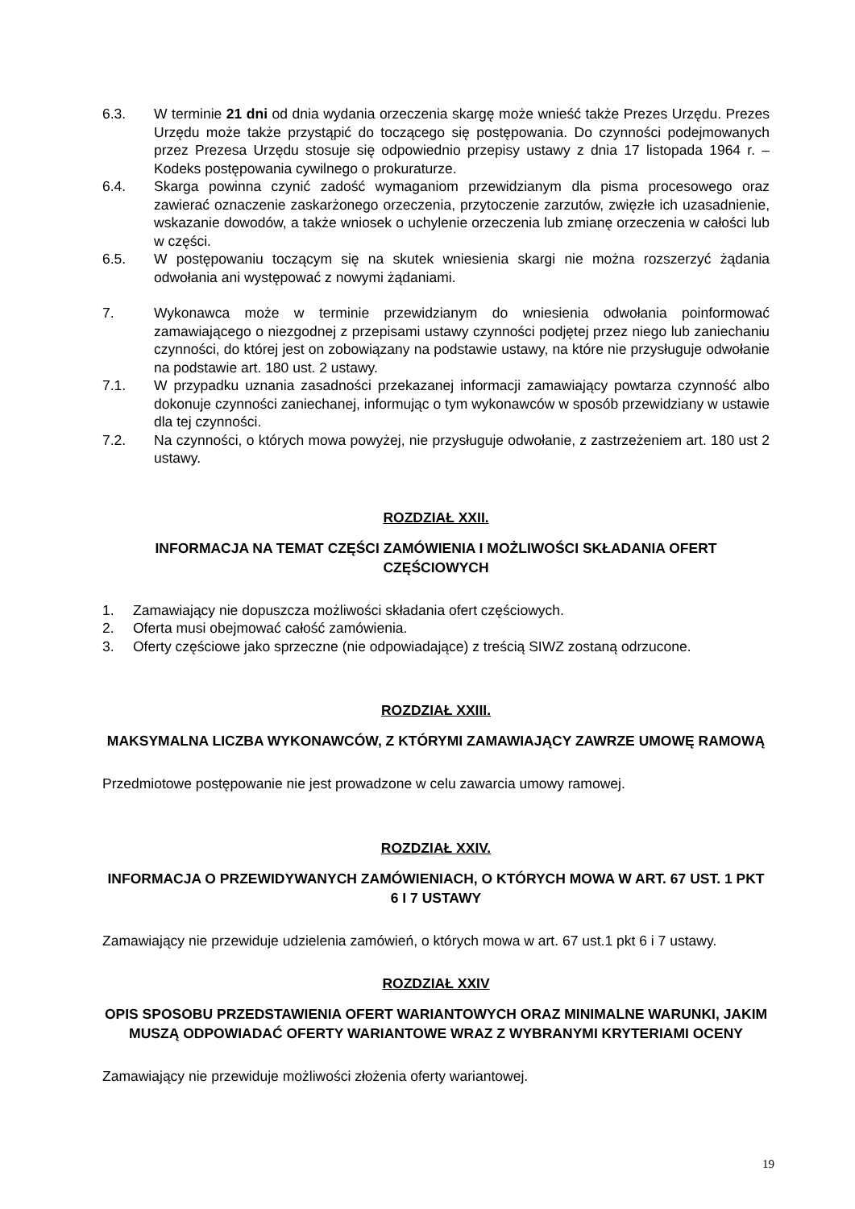6.3. W terminie 21 dni od dnia wydania orzeczenia skargę może wnieść także Prezes Urzędu. Prezes Urzędu może także przystąpić do toczącego się postępowania. Do czynności podejmowanych przez Prezesa Urzędu stosuje się odpowiednio przepisy ustawy z dnia 17 listopada 1964 r. – Kodeks postępowania cywilnego o prokuraturze.
6.4. Skarga powinna czynić zadość wymaganiom przewidzianym dla pisma procesowego oraz zawierać oznaczenie zaskarżonego orzeczenia, przytoczenie zarzutów, zwięzłe ich uzasadnienie, wskazanie dowodów, a także wniosek o uchylenie orzeczenia lub zmianę orzeczenia w całości lub w części.
6.5. W postępowaniu toczącym się na skutek wniesienia skargi nie można rozszerzyć żądania odwołania ani występować z nowymi żądaniami.
7. Wykonawca może w terminie przewidzianym do wniesienia odwołania poinformować zamawiającego o niezgodnej z przepisami ustawy czynności podjętej przez niego lub zaniechaniu czynności, do której jest on zobowiązany na podstawie ustawy, na które nie przysługuje odwołanie na podstawie art. 180 ust. 2 ustawy.
7.1. W przypadku uznania zasadności przekazanej informacji zamawiający powtarza czynność albo dokonuje czynności zaniechanej, informując o tym wykonawców w sposób przewidziany w ustawie dla tej czynności.
7.2. Na czynności, o których mowa powyżej, nie przysługuje odwołanie, z zastrzeżeniem art. 180 ust 2 ustawy.
ROZDZIAŁ XXII.
INFORMACJA NA TEMAT CZĘŚCI ZAMÓWIENIA I MOŻLIWOŚCI SKŁADANIA OFERT CZĘŚCIOWYCH
1. Zamawiający nie dopuszcza możliwości składania ofert częściowych.
2. Oferta musi obejmować całość zamówienia.
3. Oferty częściowe jako sprzeczne (nie odpowiadające) z treścią SIWZ zostaną odrzucone.
ROZDZIAŁ XXIII.
MAKSYMALNA LICZBA WYKONAWCÓW, Z KTÓRYMI ZAMAWIAJĄCY ZAWRZE UMOWĘ RAMOWĄ
Przedmiotowe postępowanie nie jest prowadzone w celu zawarcia umowy ramowej.
ROZDZIAŁ XXIV.
INFORMACJA O PRZEWIDYWANYCH ZAMÓWIENIACH, O KTÓRYCH MOWA W ART. 67 UST. 1 PKT 6 I 7 USTAWY
Zamawiający nie przewiduje udzielenia zamówień, o których mowa w art. 67 ust.1 pkt 6 i 7 ustawy.
ROZDZIAŁ XXIV
OPIS SPOSOBU PRZEDSTAWIENIA OFERT WARIANTOWYCH ORAZ MINIMALNE WARUNKI, JAKIM MUSZĄ ODPOWIADAĆ OFERTY WARIANTOWE WRAZ Z WYBRANYMI KRYTERIAMI OCENY
Zamawiający nie przewiduje możliwości złożenia oferty wariantowej.
19